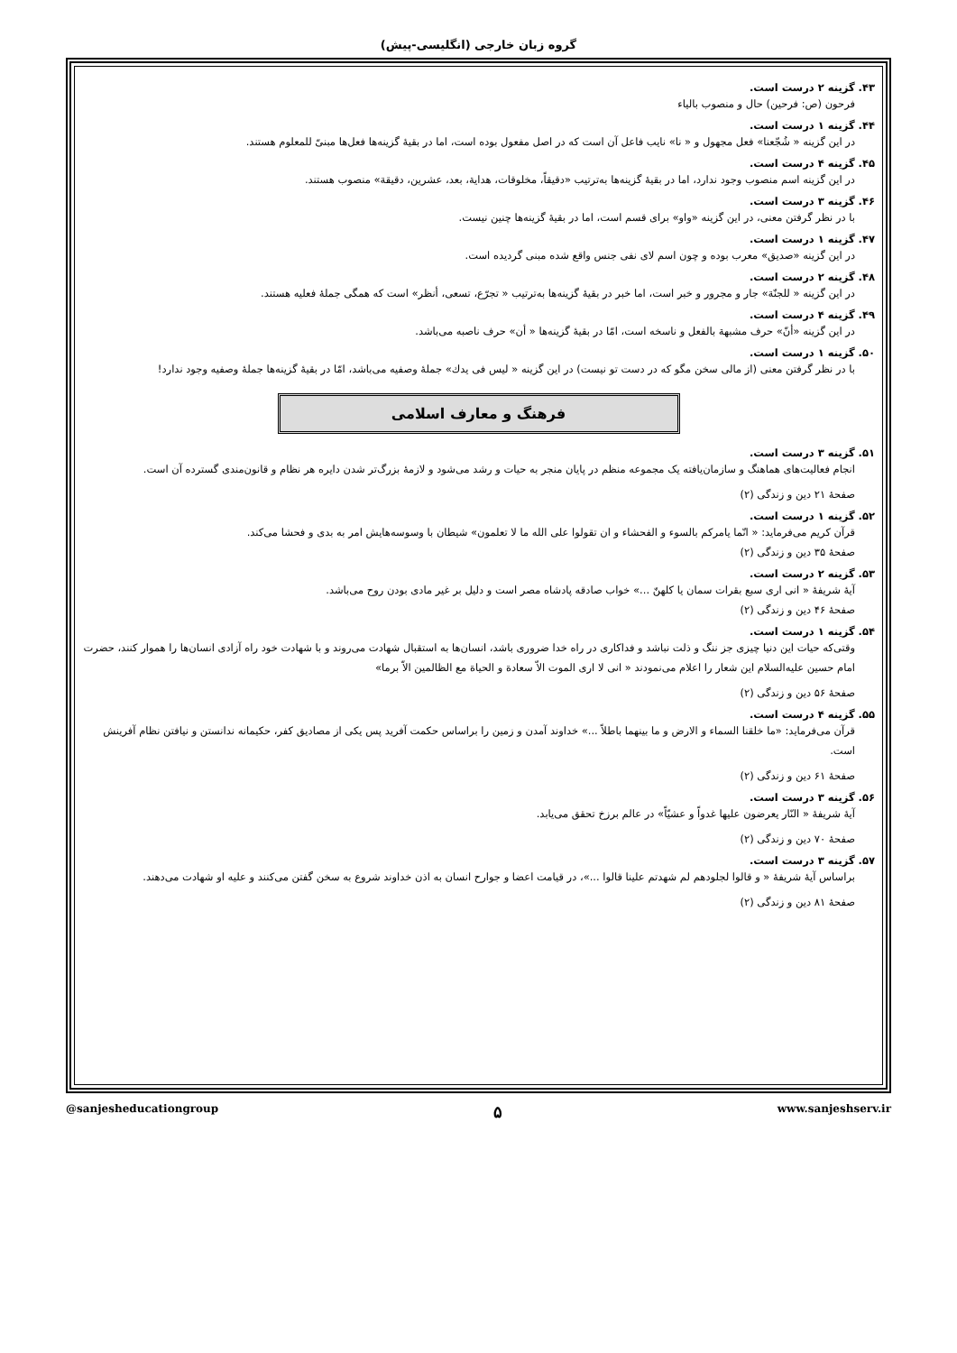گروه زبان خارجی (انگلیسی-پیش)
۴۳. گزینه ۲ درست است.
فرحون (ص: فرحین) حال و منصوب بالیاء
۴۴. گزینه ۱ درست است.
در این گزینه « شُجّعنا» فعل مجهول و « نا» نایب فاعل آن است که در اصل مفعول بوده است، اما در بقیهٔ گزینه‌ها فعل‌ها مبنیّ للمعلوم هستند.
۴۵. گزینه ۴ درست است.
در این گزینه اسم منصوب وجود ندارد، اما در بقیهٔ گزینه‌ها به‌ترتیب «دقیقاً، مخلوقات، هدایة، بعد، عشرین، دقیقة» منصوب هستند.
۴۶. گزینه ۳ درست است.
با در نظر گرفتن معنی، در این گزینه «واو» برای قسم است، اما در بقیهٔ گزینه‌ها چنین نیست.
۴۷. گزینه ۱ درست است.
در این گزینه «صدیق» معرب بوده و چون اسم لای نفی جنس واقع شده مبنی گردیده است.
۴۸. گزینه ۲ درست است.
در این گزینه « للجنّة» جار و مجرور و خبر است، اما خبر در بقیهٔ گزینه‌ها به‌ترتیب « تجرّع، تسعی، أنظر» است که همگی جملهٔ فعلیه هستند.
۴۹. گزینه ۴ درست است.
در این گزینه «أنّ» حرف مشبهة بالفعل و ناسخه است، امّا در بقیهٔ گزینه‌ها « أن» حرف ناصبه می‌باشد.
۵۰. گزینه ۱ درست است.
با در نظر گرفتن معنی (از مالی سخن مگو که در دست تو نیست) در این گزینه « لیس فی یدك» جملهٔ وصفیه می‌باشد، امّا در بقیهٔ گزینه‌ها جملهٔ وصفیه وجود ندارد!
فرهنگ و معارف اسلامی
۵۱. گزینه ۳ درست است.
انجام فعالیت‌های هماهنگ و سازمان‌یافته یک مجموعه منظم در پایان منجر به حیات و رشد می‌شود و لازمهٔ بزرگ‌تر شدن دایره هر نظام و قانون‌مندی گسترده آن است.
صفحهٔ ۲۱ دین و زندگی (۲)
۵۲. گزینه ۱ درست است.
قرآن کریم می‌فرماید: « انّما یامرکم بالسوء و الفحشاء و ان تقولوا علی الله ما لا تعلمون» شیطان با وسوسه‌هایش امر به بدی و فحشا می‌کند.
صفحهٔ ۳۵ دین و زندگی (۲)
۵۳. گزینه ۲ درست است.
آیهٔ شریفهٔ « انی اری سبع بقرات سمان یا کلهنّ ...» خواب صادقه پادشاه مصر است و دلیل بر غیر مادی بودن روح می‌باشد.
صفحهٔ ۴۶ دین و زندگی (۲)
۵۴. گزینه ۱ درست است.
وقتی‌که حیات این دنیا چیزی جز ننگ و ذلت نباشد و فداکاری در راه خدا ضروری باشد، انسان‌ها به استقبال شهادت می‌روند و با شهادت خود راه آزادی انسان‌ها را هموار کنند، حضرت امام حسین علیه‌السلام این شعار را اعلام می‌نمودند « انی لا اری الموت الاّ سعادة و الحیاة مع الظالمین الاّ برما»
صفحهٔ ۵۶ دین و زندگی (۲)
۵۵. گزینه ۴ درست است.
قرآن می‌فرماید: «ما خلقنا السماء و الارض و ما بینهما باطلاً ...» خداوند آمدن و زمین را براساس حکمت آفرید پس یکی از مصادیق کفر، حکیمانه ندانستن و نیافتن نظام آفرینش است.
صفحهٔ ۶۱ دین و زندگی (۲)
۵۶. گزینه ۳ درست است.
آیهٔ شریفهٔ « النّار یعرضون علیها غدواً و عشیّاً» در عالم برزخ تحقق می‌یابد.
صفحهٔ ۷۰ دین و زندگی (۲)
۵۷. گزینه ۳ درست است.
براساس آیهٔ شریفهٔ « و قالوا لجلودهم لم شهدتم علینا قالوا ...»، در قیامت اعضا و جوارح انسان به اذن خداوند شروع به سخن گفتن می‌کنند و علیه او شهادت می‌دهند.
صفحهٔ ۸۱ دین و زندگی (۲)
@sanjesheducationgroup ۵ www.sanjeshserv.ir